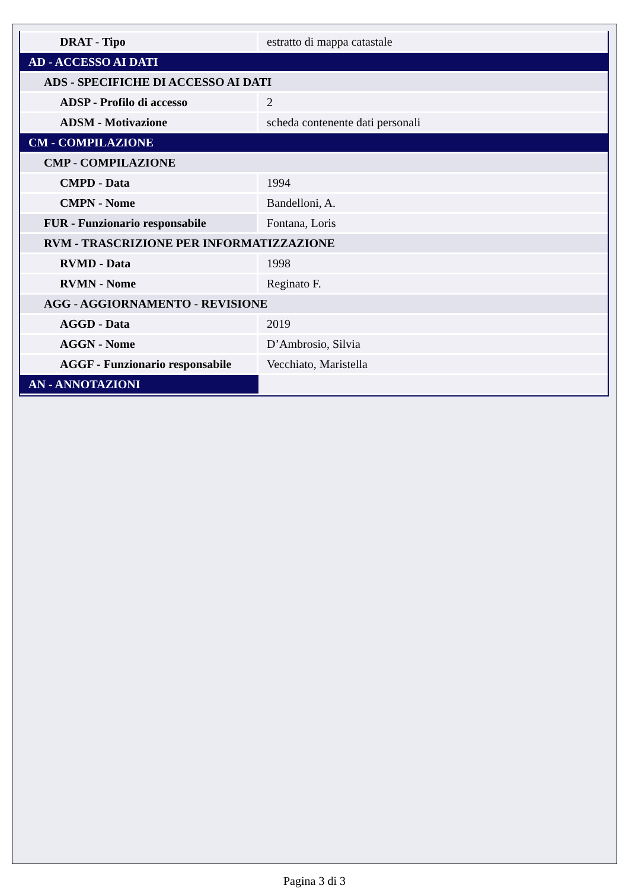| DRAT - Tipo | estratto di mappa catastale |
| AD - ACCESSO AI DATI | |
| ADS - SPECIFICHE DI ACCESSO AI DATI | |
| ADSP - Profilo di accesso | 2 |
| ADSM - Motivazione | scheda contenente dati personali |
| CM - COMPILAZIONE | |
| CMP - COMPILAZIONE | |
| CMPD - Data | 1994 |
| CMPN - Nome | Bandelloni, A. |
| FUR - Funzionario responsabile | Fontana, Loris |
| RVM - TRASCRIZIONE PER INFORMATIZZAZIONE | |
| RVMD - Data | 1998 |
| RVMN - Nome | Reginato F. |
| AGG - AGGIORNAMENTO - REVISIONE | |
| AGGD - Data | 2019 |
| AGGN - Nome | D’Ambrosio, Silvia |
| AGGF - Funzionario responsabile | Vecchiato, Maristella |
| AN - ANNOTAZIONI | |
Pagina 3 di 3